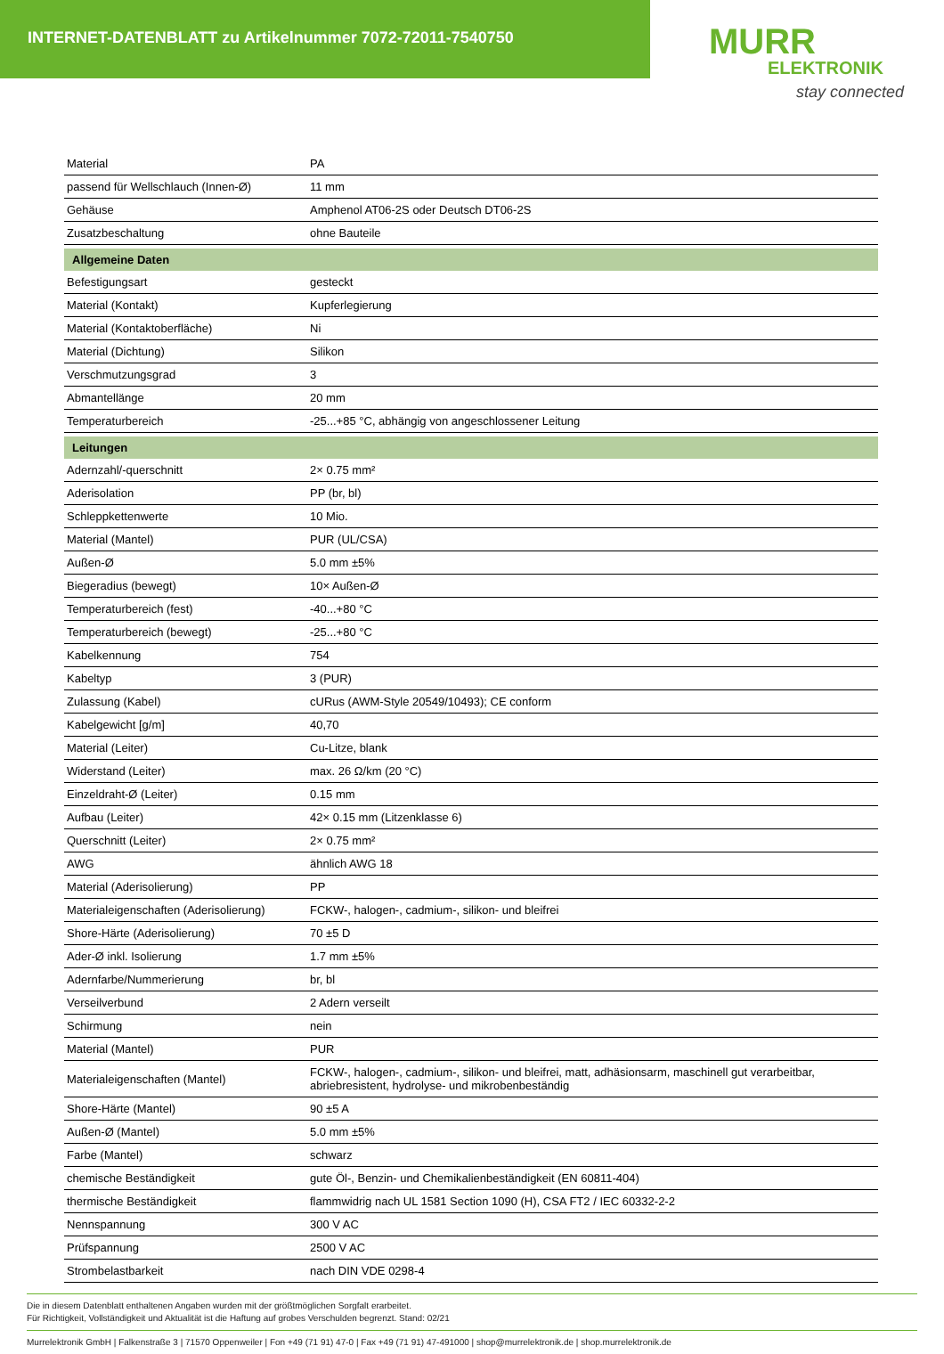INTERNET-DATENBLATT zu Artikelnummer 7072-72011-7540750
MURR
ELEKTRONIK
stay connected
| Material | PA |
| passend für Wellschlauch (Innen-Ø) | 11 mm |
| Gehäuse | Amphenol AT06-2S oder Deutsch DT06-2S |
| Zusatzbeschaltung | ohne Bauteile |
| Allgemeine Daten | |
| Befestigungsart | gesteckt |
| Material (Kontakt) | Kupferlegierung |
| Material (Kontaktoberfläche) | Ni |
| Material (Dichtung) | Silikon |
| Verschmutzungsgrad | 3 |
| Abmantellänge | 20 mm |
| Temperaturbereich | -25...+85 °C, abhängig von angeschlossener Leitung |
| Leitungen | |
| Adernzahl/-querschnitt | 2× 0.75 mm² |
| Aderisolation | PP (br, bl) |
| Schleppkettenwerte | 10 Mio. |
| Material (Mantel) | PUR (UL/CSA) |
| Außen-Ø | 5.0 mm ±5% |
| Biegeradius (bewegt) | 10× Außen-Ø |
| Temperaturbereich (fest) | -40...+80 °C |
| Temperaturbereich (bewegt) | -25...+80 °C |
| Kabelkennung | 754 |
| Kabeltyp | 3 (PUR) |
| Zulassung (Kabel) | cURus (AWM-Style 20549/10493); CE conform |
| Kabelgewicht [g/m] | 40,70 |
| Material (Leiter) | Cu-Litze, blank |
| Widerstand (Leiter) | max. 26 Ω/km (20 °C) |
| Einzeldraht-Ø (Leiter) | 0.15 mm |
| Aufbau (Leiter) | 42× 0.15 mm (Litzenklasse 6) |
| Querschnitt (Leiter) | 2× 0.75 mm² |
| AWG | ähnlich AWG 18 |
| Material (Aderisolierung) | PP |
| Materialeigenschaften (Aderisolierung) | FCKW-, halogen-, cadmium-, silikon- und bleifrei |
| Shore-Härte (Aderisolierung) | 70 ±5 D |
| Ader-Ø inkl. Isolierung | 1.7 mm ±5% |
| Adernfarbe/Nummerierung | br, bl |
| Verseilverbund | 2 Adern verseilt |
| Schirmung | nein |
| Material (Mantel) | PUR |
| Materialeigenschaften (Mantel) | FCKW-, halogen-, cadmium-, silikon- und bleifrei, matt, adhäsionsarm, maschinell gut verarbeitbar, abriebresistent, hydrolyse- und mikrobenbeständig |
| Shore-Härte (Mantel) | 90 ±5 A |
| Außen-Ø (Mantel) | 5.0 mm ±5% |
| Farbe (Mantel) | schwarz |
| chemische Beständigkeit | gute Öl-, Benzin- und Chemikalienbeständigkeit (EN 60811-404) |
| thermische Beständigkeit | flammwidrig nach UL 1581 Section 1090 (H), CSA FT2 / IEC 60332-2-2 |
| Nennspannung | 300 V AC |
| Prüfspannung | 2500 V AC |
| Strombelastbarkeit | nach DIN VDE 0298-4 |
Die in diesem Datenblatt enthaltenen Angaben wurden mit der größtmöglichen Sorgfalt erarbeitet.
Für Richtigkeit, Vollständigkeit und Aktualität ist die Haftung auf grobes Verschulden begrenzt. Stand: 02/21
Murrelektronik GmbH | Falkenstraße 3 | 71570 Oppenweiler | Fon +49 (71 91) 47-0 | Fax +49 (71 91) 47-491000 | shop@murrelektronik.de | shop.murrelektronik.de